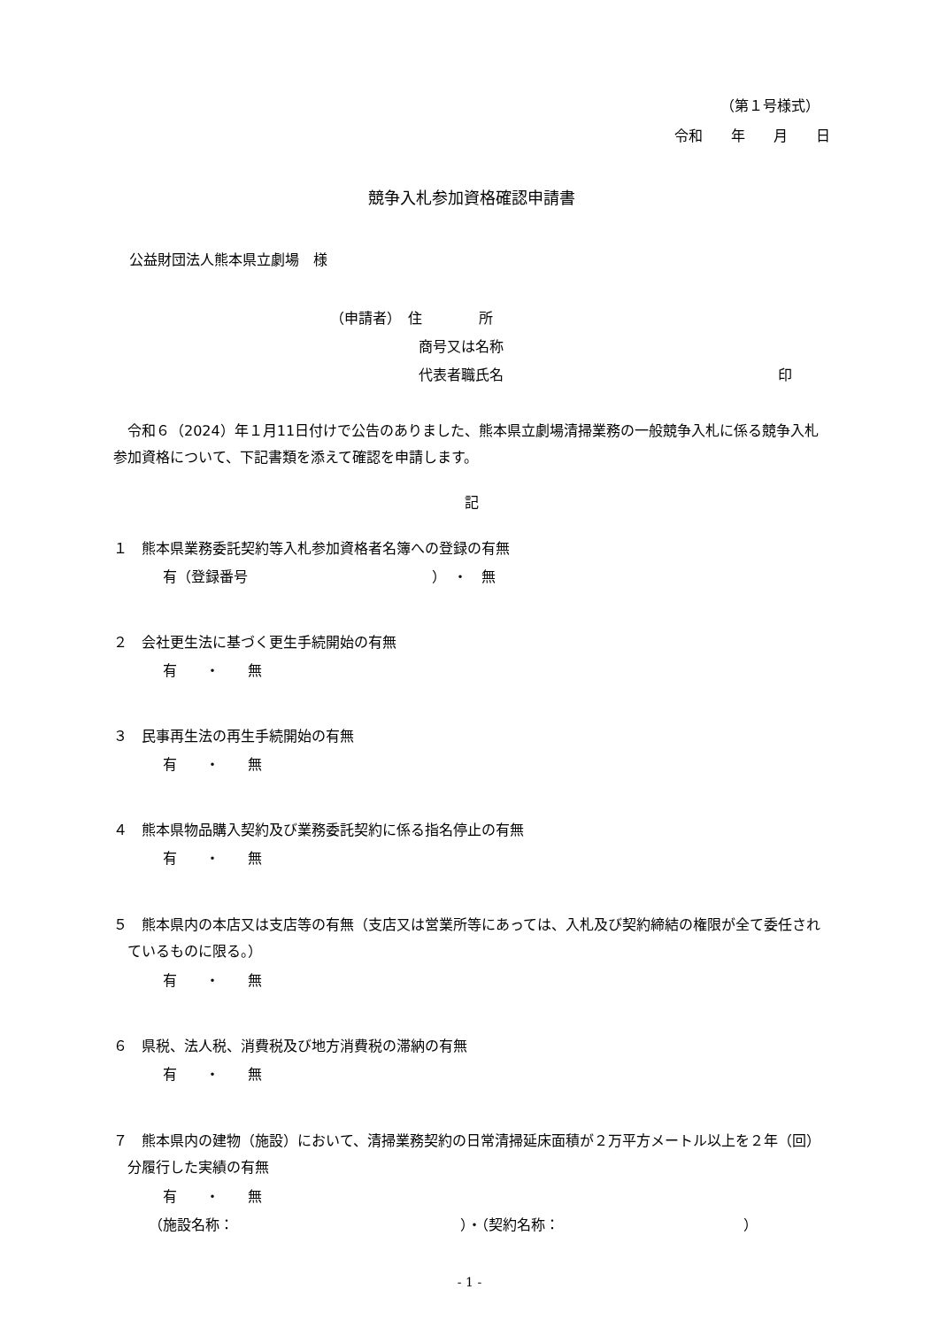（第１号様式）
令和　　年　　月　　日
競争入札参加資格確認申請書
公益財団法人熊本県立劇場　様
（申請者）　住　　　　所
商号又は名称
代表者職氏名 印
令和６（2024）年１月11日付けで公告のありました、熊本県立劇場清掃業務の一般競争入札に係る競争入札参加資格について、下記書類を添えて確認を申請します。
記
１　熊本県業務委託契約等入札参加資格者名簿への登録の有無
有（登録番号　　　　　　　　　　　　　）　・　無
２　会社更生法に基づく更生手続開始の有無
有　　・　　無
３　民事再生法の再生手続開始の有無
有　　・　　無
４　熊本県物品購入契約及び業務委託契約に係る指名停止の有無
有　　・　　無
５　熊本県内の本店又は支店等の有無（支店又は営業所等にあっては、入札及び契約締結の権限が全て委任されているものに限る。）
有　　・　　無
６　県税、法人税、消費税及び地方消費税の滞納の有無
有　　・　　無
７　熊本県内の建物（施設）において、清掃業務契約の日常清掃延床面積が２万平方メートル以上を２年（回）分履行した実績の有無
有　　・　　無
（施設名称：　　　　　　　　　　　　　　　　）・（契約名称：　　　　　　　　　　　　　）
- 1 -